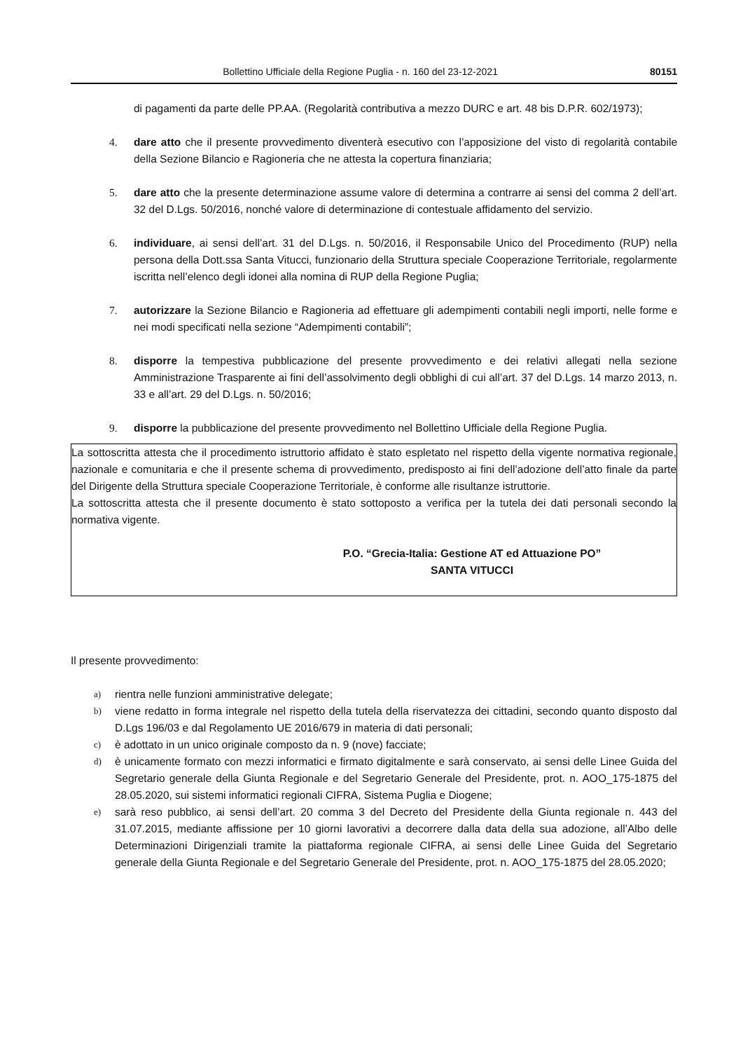Bollettino Ufficiale della Regione Puglia - n. 160 del 23-12-2021 80151
di pagamenti da parte delle PP.AA. (Regolarità contributiva a mezzo DURC e art. 48 bis D.P.R. 602/1973);
4. dare atto che il presente provvedimento diventerà esecutivo con l’apposizione del visto di regolarità contabile della Sezione Bilancio e Ragioneria che ne attesta la copertura finanziaria;
5. dare atto che la presente determinazione assume valore di determina a contrarre ai sensi del comma 2 dell’art. 32 del D.Lgs. 50/2016, nonché valore di determinazione di contestuale affidamento del servizio.
6. individuare, ai sensi dell’art. 31 del D.Lgs. n. 50/2016, il Responsabile Unico del Procedimento (RUP) nella persona della Dott.ssa Santa Vitucci, funzionario della Struttura speciale Cooperazione Territoriale, regolarmente iscritta nell’elenco degli idonei alla nomina di RUP della Regione Puglia;
7. autorizzare la Sezione Bilancio e Ragioneria ad effettuare gli adempimenti contabili negli importi, nelle forme e nei modi specificati nella sezione “Adempimenti contabili”;
8. disporre la tempestiva pubblicazione del presente provvedimento e dei relativi allegati nella sezione Amministrazione Trasparente ai fini dell’assolvimento degli obblighi di cui all’art. 37 del D.Lgs. 14 marzo 2013, n. 33 e all’art. 29 del D.Lgs. n. 50/2016;
9. disporre la pubblicazione del presente provvedimento nel Bollettino Ufficiale della Regione Puglia.
La sottoscritta attesta che il procedimento istruttorio affidato è stato espletato nel rispetto della vigente normativa regionale, nazionale e comunitaria e che il presente schema di provvedimento, predisposto ai fini dell’adozione dell’atto finale da parte del Dirigente della Struttura speciale Cooperazione Territoriale, è conforme alle risultanze istruttorie.
La sottoscritta attesta che il presente documento è stato sottoposto a verifica per la tutela dei dati personali secondo la normativa vigente.
P.O. “Grecia-Italia: Gestione AT ed Attuazione PO”
SANTA VITUCCI
Il presente provvedimento:
a) rientra nelle funzioni amministrative delegate;
b) viene redatto in forma integrale nel rispetto della tutela della riservatezza dei cittadini, secondo quanto disposto dal D.Lgs 196/03 e dal Regolamento UE 2016/679 in materia di dati personali;
c) è adottato in un unico originale composto da n. 9 (nove) facciate;
d) è unicamente formato con mezzi informatici e firmato digitalmente e sarà conservato, ai sensi delle Linee Guida del Segretario generale della Giunta Regionale e del Segretario Generale del Presidente, prot. n. AOO_175-1875 del 28.05.2020, sui sistemi informatici regionali CIFRA, Sistema Puglia e Diogene;
e) sarà reso pubblico, ai sensi dell’art. 20 comma 3 del Decreto del Presidente della Giunta regionale n. 443 del 31.07.2015, mediante affissione per 10 giorni lavorativi a decorrere dalla data della sua adozione, all’Albo delle Determinazioni Dirigenziali tramite la piattaforma regionale CIFRA, ai sensi delle Linee Guida del Segretario generale della Giunta Regionale e del Segretario Generale del Presidente, prot. n. AOO_175-1875 del 28.05.2020;